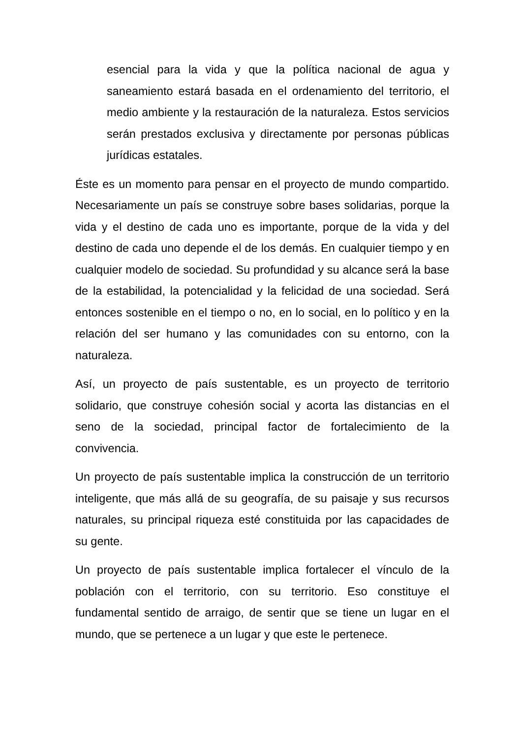esencial para la vida y que la política nacional de agua y saneamiento estará basada en el ordenamiento del territorio, el medio ambiente y la restauración de la naturaleza. Estos servicios serán prestados exclusiva y directamente por personas públicas jurídicas estatales.
Éste es un momento para pensar en el proyecto de mundo compartido. Necesariamente un país se construye sobre bases solidarias, porque la vida y el destino de cada uno es importante, porque de la vida y del destino de cada uno depende el de los demás. En cualquier tiempo y en cualquier modelo de sociedad. Su profundidad y su alcance será la base de la estabilidad, la potencialidad y la felicidad de una sociedad. Será entonces sostenible en el tiempo o no, en lo social, en lo político y en la relación del ser humano y las comunidades con su entorno, con la naturaleza.
Así, un proyecto de país sustentable, es un proyecto de territorio solidario, que construye cohesión social y acorta las distancias en el seno de la sociedad, principal factor de fortalecimiento de la convivencia.
Un proyecto de país sustentable implica la construcción de un territorio inteligente, que más allá de su geografía, de su paisaje y sus recursos naturales, su principal riqueza esté constituida por las capacidades de su gente.
Un proyecto de país sustentable implica fortalecer el vínculo de la población con el territorio, con su territorio. Eso constituye el fundamental sentido de arraigo, de sentir que se tiene un lugar en el mundo, que se pertenece a un lugar y que este le pertenece.